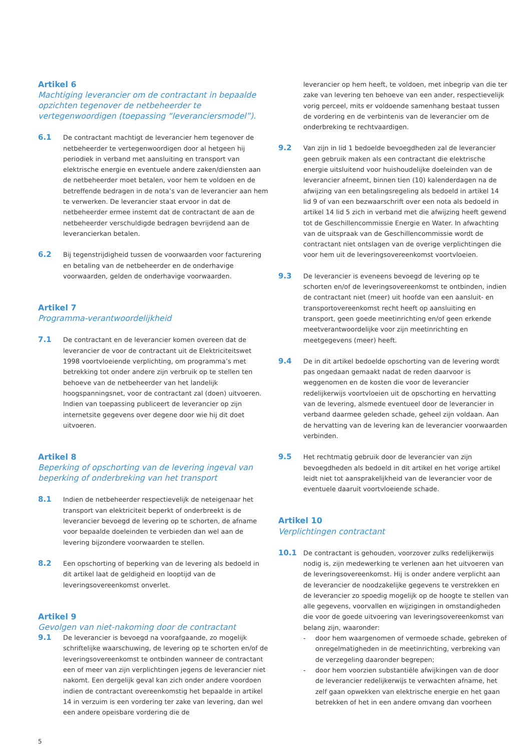Artikel 6
Machtiging leverancier om de contractant in bepaalde opzichten tegenover de netbeheerder te vertegenwoordigen (toepassing “leveranciersmodel”).
6.1
De contractant machtigt de leverancier hem tegenover de netbeheerder te vertegenwoordigen door al hetgeen hij periodiek in verband met aansluiting en transport van elektrische energie en eventuele andere zaken/diensten aan de netbeheerder moet betalen, voor hem te voldoen en de betreffende bedragen in de nota’s van de leverancier aan hem te verwerken. De leverancier staat ervoor in dat de netbeheerder ermee instemt dat de contractant de aan de netbeheerder verschuldigde bedragen bevrijdend aan de leverancierkan betalen.
6.2
Bij tegenstrijdigheid tussen de voorwaarden voor facturering en betaling van de netbeheerder en de onderhavige voorwaarden, gelden de onderhavige voorwaarden.
Artikel 7
Programma-verantwoordelijkheid
7.1
De contractant en de leverancier komen overeen dat de leverancier de voor de contractant uit de Elektriciteitswet 1998 voortvloeiende verplichting, om programma’s met betrekking tot onder andere zijn verbruik op te stellen ten behoeve van de netbeheerder van het landelijk hoogspanningsnet, voor de contractant zal (doen) uitvoeren. Indien van toepassing publiceert de leverancier op zijn internetsite gegevens over degene door wie hij dit doet uitvoeren.
Artikel 8
Beperking of opschorting van de levering ingeval van beperking of onderbreking van het transport
8.1
Indien de netbeheerder respectievelijk de neteigenaar het transport van elektriciteit beperkt of onderbreekt is de leverancier bevoegd de levering op te schorten, de afname voor bepaalde doeleinden te verbieden dan wel aan de levering bijzondere voorwaarden te stellen.
8.2
Een opschorting of beperking van de levering als bedoeld in dit artikel laat de geldigheid en looptijd van de leveringsovereenkomst onverlet.
Artikel 9
Gevolgen van niet-nakoming door de contractant
9.1
De leverancier is bevoegd na voorafgaande, zo mogelijk schriftelijke waarschuwing, de levering op te schorten en/of de leveringsovereenkomst te ontbinden wanneer de contractant een of meer van zijn verplichtingen jegens de leverancier niet nakomt. Een dergelijk geval kan zich onder andere voordoen indien de contractant overeenkomstig het bepaalde in artikel 14 in verzuim is een vordering ter zake van levering, dan wel een andere opeisbare vordering die de
leverancier op hem heeft, te voldoen, met inbegrip van die ter zake van levering ten behoeve van een ander, respectievelijk vorig perceel, mits er voldoende samenhang bestaat tussen de vordering en de verbintenis van de leverancier om de onderbreking te rechtvaardigen.
9.2
Van zijn in lid 1 bedoelde bevoegdheden zal de leverancier geen gebruik maken als een contractant die elektrische energie uitsluitend voor huishoudelijke doeleinden van de leverancier afneemt, binnen tien (10) kalenderdagen na de afwijzing van een betalingsregeling als bedoeld in artikel 14 lid 9 of van een bezwaarschrift over een nota als bedoeld in artikel 14 lid 5 zich in verband met die afwijzing heeft gewend tot de Geschillencommissie Energie en Water. In afwachting van de uitspraak van de Geschillencommissie wordt de contractant niet ontslagen van de overige verplichtingen die voor hem uit de leveringsovereenkomst voortvloeien.
9.3
De leverancier is eveneens bevoegd de levering op te schorten en/of de leveringsovereenkomst te ontbinden, indien de contractant niet (meer) uit hoofde van een aansluit- en transportovereenkomst recht heeft op aansluiting en transport, geen goede meetinrichting en/of geen erkende meetverantwoordelijke voor zijn meetinrichting en meetgegevens (meer) heeft.
9.4
De in dit artikel bedoelde opschorting van de levering wordt pas ongedaan gemaakt nadat de reden daarvoor is weggenomen en de kosten die voor de leverancier redelijkerwijs voortvloeien uit de opschorting en hervatting van de levering, alsmede eventueel door de leverancier in verband daarmee geleden schade, geheel zijn voldaan. Aan de hervatting van de levering kan de leverancier voorwaarden verbinden.
9.5
Het rechtmatig gebruik door de leverancier van zijn bevoegdheden als bedoeld in dit artikel en het vorige artikel leidt niet tot aansprakelijkheid van de leverancier voor de eventuele daaruit voortvloeiende schade.
Artikel 10
Verplichtingen contractant
10.1
De contractant is gehouden, voorzover zulks redelijkerwijs nodig is, zijn medewerking te verlenen aan het uitvoeren van de leveringsovereenkomst. Hij is onder andere verplicht aan de leverancier de noodzakelijke gegevens te verstrekken en de leverancier zo spoedig mogelijk op de hoogte te stellen van alle gegevens, voorvallen en wijzigingen in omstandigheden die voor de goede uitvoering van leveringsovereenkomst van belang zijn, waaronder:
- door hem waargenomen of vermoede schade, gebreken of onregelmatigheden in de meetinrichting, verbreking van de verzegeling daaronder begrepen;
- door hem voorzien substantiële afwijkingen van de door de leverancier redelijkerwijs te verwachten afname, het zelf gaan opwekken van elektrische energie en het gaan betrekken of het in een andere omvang dan voorheen
5